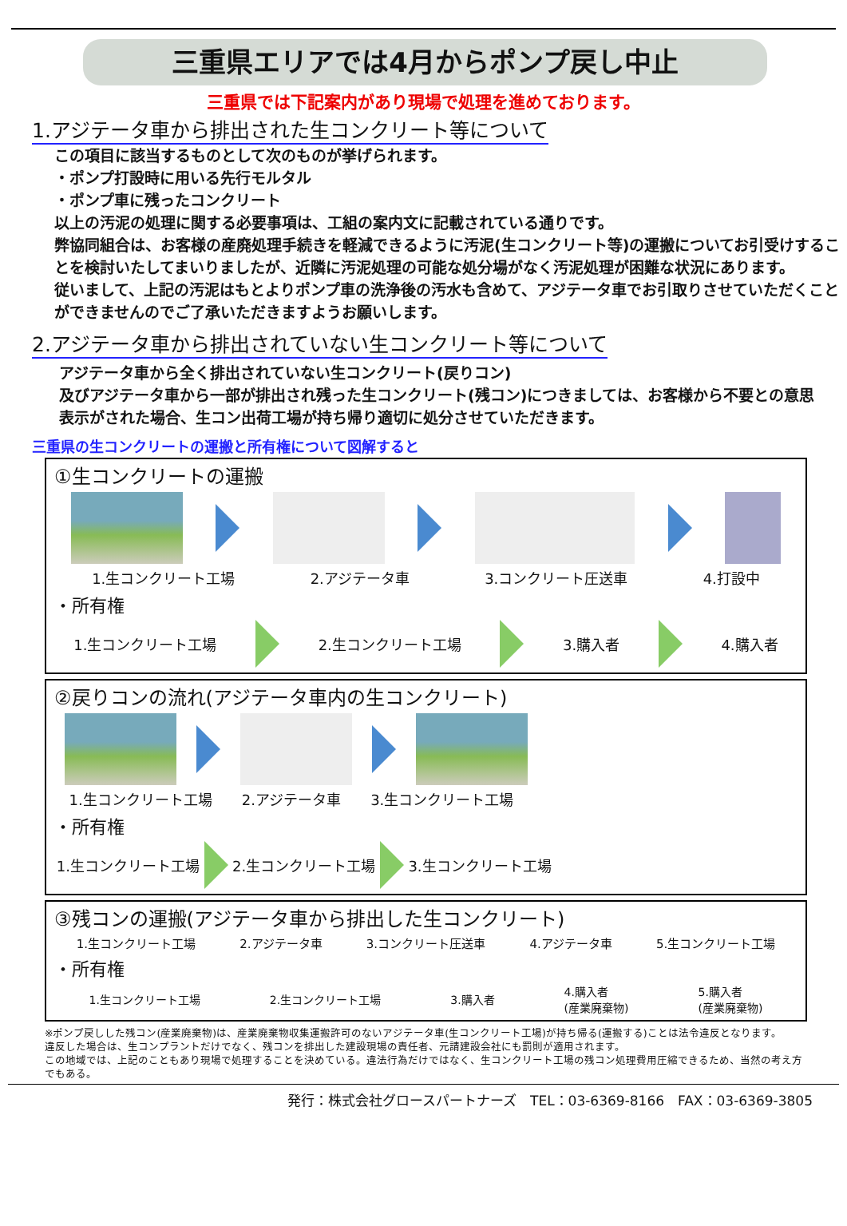三重県エリアでは4月からポンプ戻し中止
三重県では下記案内があり現場で処理を進めております。
1.アジテータ車から排出された生コンクリート等について
この項目に該当するものとして次のものが挙げられます。
・ポンプ打設時に用いる先行モルタル
・ポンプ車に残ったコンクリート
以上の汚泥の処理に関する必要事項は、工組の案内文に記載されている通りです。
弊協同組合は、お客様の産廃処理手続きを軽減できるように汚泥(生コンクリート等)の運搬についてお引受けすることを検討いたしてまいりましたが、近隣に汚泥処理の可能な処分場がなく汚泥処理が困難な状況にあります。
従いまして、上記の汚泥はもとよりポンプ車の洗浄後の汚水も含めて、アジテータ車でお引取りさせていただくことができませんのでご了承いただきますようお願いします。
2.アジテータ車から排出されていない生コンクリート等について
アジテータ車から全く排出されていない生コンクリート(戻りコン)
及びアジテータ車から一部が排出され残った生コンクリート(残コン)につきましては、お客様から不要との意思表示がされた場合、生コン出荷工場が持ち帰り適切に処分させていただきます。
三重県の生コンクリートの運搬と所有権について図解すると
①生コンクリートの運搬
1.生コンクリート工場 2.アジテータ車 3.コンクリート圧送車 4.打設中
・所有権
1.生コンクリート工場 2.生コンクリート工場 3.購入者 4.購入者
②戻りコンの流れ(アジテータ車内の生コンクリート)
1.生コンクリート工場 2.アジテータ車 3.生コンクリート工場
・所有権
1.生コンクリート工場 2.生コンクリート工場 3.生コンクリート工場
③残コンの運搬(アジテータ車から排出した生コンクリート)
1.生コンクリート工場 2.アジテータ車 3.コンクリート圧送車 4.アジテータ車 5.生コンクリート工場
・所有権
1.生コンクリート工場 2.生コンクリート工場 3.購入者 4.購入者
(産業廃棄物) 5.購入者
(産業廃棄物)
※ポンプ戻しした残コン(産業廃棄物)は、産業廃棄物収集運搬許可のないアジテータ車(生コンクリート工場)が持ち帰る(運搬する)ことは法令違反となります。
違反した場合は、生コンプラントだけでなく、残コンを排出した建設現場の責任者、元請建設会社にも罰則が適用されます。
この地域では、上記のこともあり現場で処理することを決めている。違法行為だけではなく、生コンクリート工場の残コン処理費用圧縮できるため、当然の考え方でもある。
発行：株式会社グロースパートナーズ　TEL：03-6369-8166　FAX：03-6369-3805